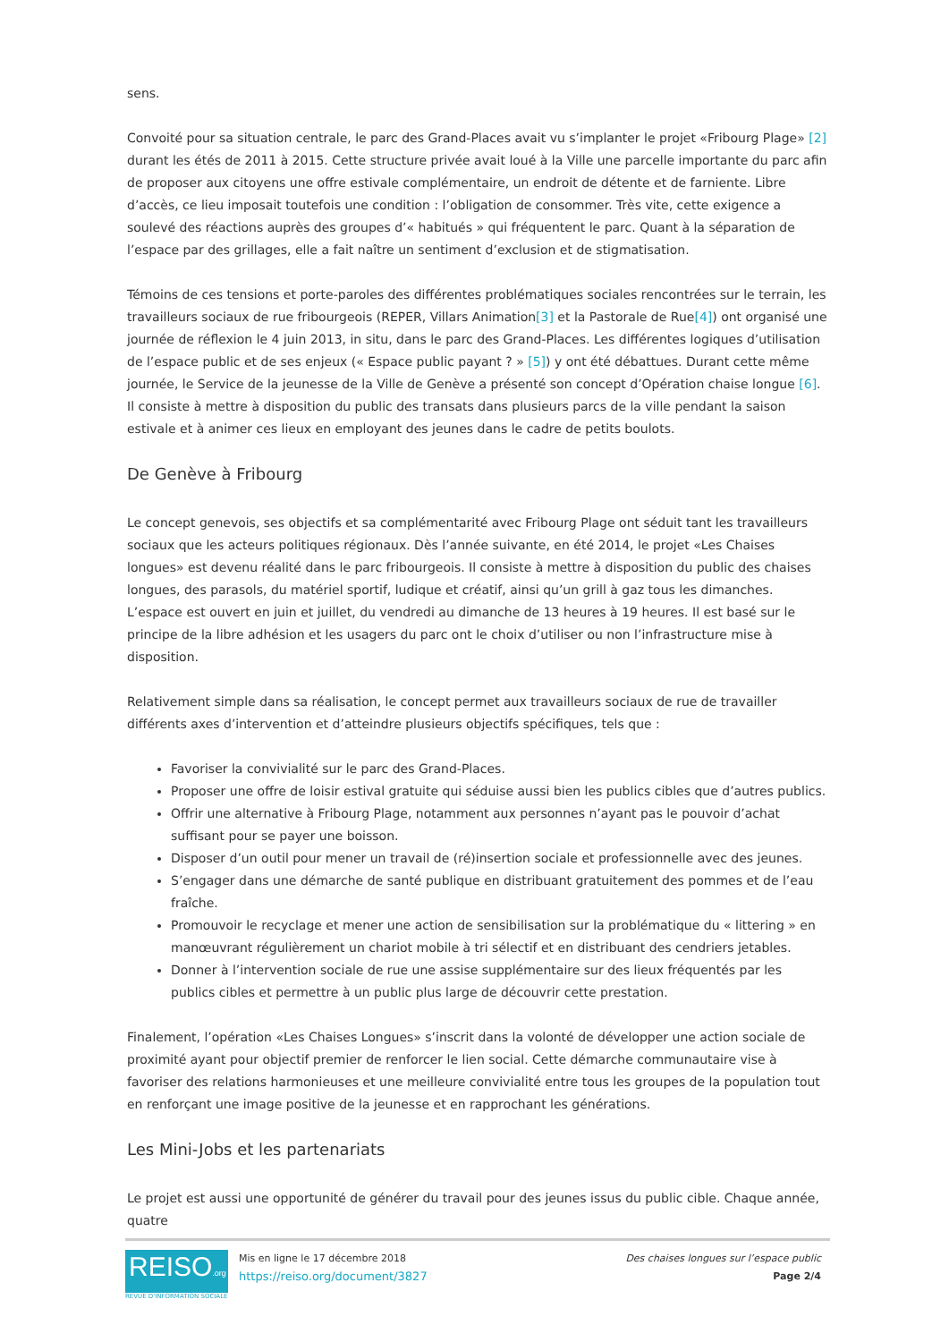sens.
Convoité pour sa situation centrale, le parc des Grand-Places avait vu s’implanter le projet «Fribourg Plage» [2] durant les étés de 2011 à 2015. Cette structure privée avait loué à la Ville une parcelle importante du parc afin de proposer aux citoyens une offre estivale complémentaire, un endroit de détente et de farniente. Libre d’accès, ce lieu imposait toutefois une condition : l’obligation de consommer. Très vite, cette exigence a soulevé des réactions auprès des groupes d’« habitués » qui fréquentent le parc. Quant à la séparation de l’espace par des grillages, elle a fait naître un sentiment d’exclusion et de stigmatisation.
Témoins de ces tensions et porte-paroles des différentes problématiques sociales rencontrées sur le terrain, les travailleurs sociaux de rue fribourgeois (REPER, Villars Animation[3] et la Pastorale de Rue[4]) ont organisé une journée de réflexion le 4 juin 2013, in situ, dans le parc des Grand-Places. Les différentes logiques d’utilisation de l’espace public et de ses enjeux (« Espace public payant ? » [5]) y ont été débattues. Durant cette même journée, le Service de la jeunesse de la Ville de Genève a présenté son concept d’Opération chaise longue [6]. Il consiste à mettre à disposition du public des transats dans plusieurs parcs de la ville pendant la saison estivale et à animer ces lieux en employant des jeunes dans le cadre de petits boulots.
De Genève à Fribourg
Le concept genevois, ses objectifs et sa complémentarité avec Fribourg Plage ont séduit tant les travailleurs sociaux que les acteurs politiques régionaux. Dès l’année suivante, en été 2014, le projet «Les Chaises longues» est devenu réalité dans le parc fribourgeois. Il consiste à mettre à disposition du public des chaises longues, des parasols, du matériel sportif, ludique et créatif, ainsi qu’un grill à gaz tous les dimanches. L’espace est ouvert en juin et juillet, du vendredi au dimanche de 13 heures à 19 heures. Il est basé sur le principe de la libre adhésion et les usagers du parc ont le choix d’utiliser ou non l’infrastructure mise à disposition.
Relativement simple dans sa réalisation, le concept permet aux travailleurs sociaux de rue de travailler différents axes d’intervention et d’atteindre plusieurs objectifs spécifiques, tels que :
Favoriser la convivialité sur le parc des Grand-Places.
Proposer une offre de loisir estival gratuite qui séduise aussi bien les publics cibles que d’autres publics.
Offrir une alternative à Fribourg Plage, notamment aux personnes n’ayant pas le pouvoir d’achat suffisant pour se payer une boisson.
Disposer d’un outil pour mener un travail de (ré)insertion sociale et professionnelle avec des jeunes.
S’engager dans une démarche de santé publique en distribuant gratuitement des pommes et de l’eau fraîche.
Promouvoir le recyclage et mener une action de sensibilisation sur la problématique du « littering » en manœuvrant régulièrement un chariot mobile à tri sélectif et en distribuant des cendriers jetables.
Donner à l’intervention sociale de rue une assise supplémentaire sur des lieux fréquentés par les publics cibles et permettre à un public plus large de découvrir cette prestation.
Finalement, l’opération «Les Chaises Longues» s’inscrit dans la volonté de développer une action sociale de proximité ayant pour objectif premier de renforcer le lien social. Cette démarche communautaire vise à favoriser des relations harmonieuses et une meilleure convivialité entre tous les groupes de la population tout en renforçant une image positive de la jeunesse et en rapprochant les générations.
Les Mini-Jobs et les partenariats
Le projet est aussi une opportunité de générer du travail pour des jeunes issus du public cible. Chaque année, quatre
REISO.org
REVUE D'INFORMATION SOCIALE
Mis en ligne le 17 décembre 2018
https://reiso.org/document/3827
Des chaises longues sur l’espace public
Page 2/4